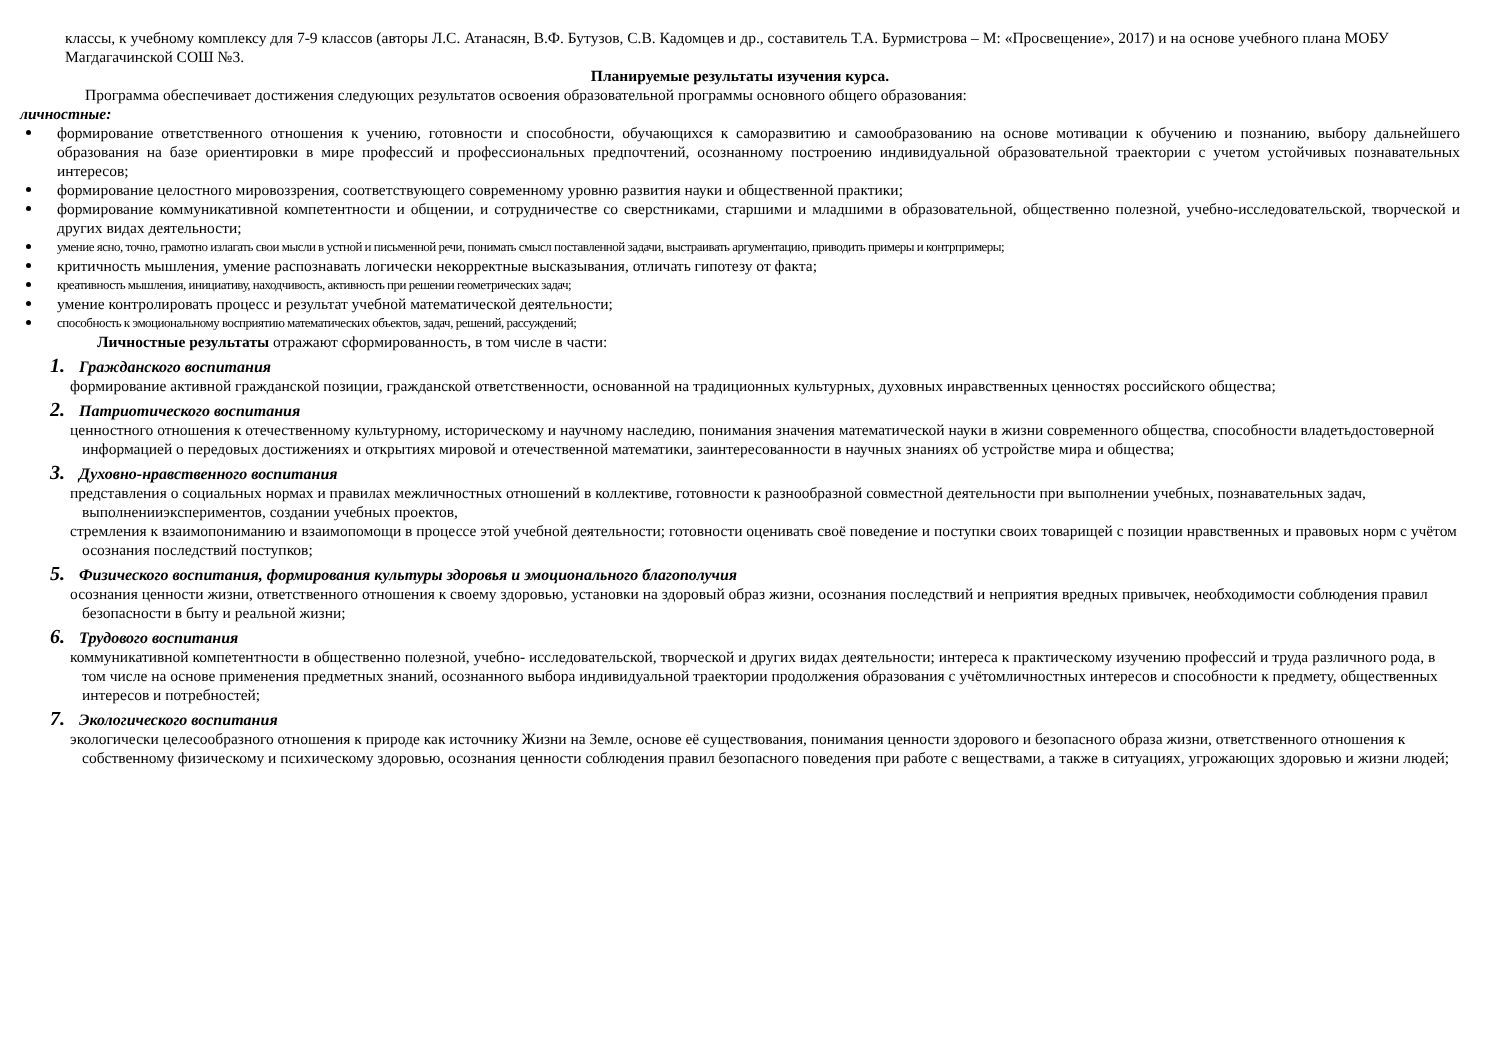классы, к учебному комплексу для 7-9 классов (авторы Л.С. Атанасян, В.Ф. Бутузов, С.В. Кадомцев и др., составитель Т.А. Бурмистрова – М: «Просвещение», 2017) и на основе учебного плана МОБУ Магдагачинской СОШ №3.
Планируемые результаты изучения курса.
Программа обеспечивает достижения следующих результатов освоения образовательной программы основного общего образования:
личностные:
формирование ответственного отношения к учению, готовности и способности, обучающихся к саморазвитию и самообразованию на основе мотивации к обучению и познанию, выбору дальнейшего образования на базе ориентировки в мире профессий и профессиональных предпочтений, осознанному построению индивидуальной образовательной траектории с учетом устойчивых познавательных интересов;
формирование целостного мировоззрения, соответствующего современному уровню развития науки и общественной практики;
формирование коммуникативной компетентности и общении, и сотрудничестве со сверстниками, старшими и младшими в образовательной, общественно полезной, учебно-исследовательской, творческой и других видах деятельности;
умение ясно, точно, грамотно излагать свои мысли в устной и письменной речи, понимать смысл поставленной задачи, выстраивать аргументацию, приводить примеры и контрпримеры;
критичность мышления, умение распознавать логически некорректные высказывания, отличать гипотезу от факта;
креативность мышления, инициативу, находчивость, активность при решении геометрических задач;
умение контролировать процесс и результат учебной математической деятельности;
способность к эмоциональному восприятию математических объектов, задач, решений, рассуждений;
Личностные результаты отражают сформированность, в том числе в части:
1. Гражданского воспитания
формирование активной гражданской позиции, гражданской ответственности, основанной на традиционных культурных, духовных инравственных ценностях российского общества;
2. Патриотического воспитания
ценностного отношения к отечественному культурному, историческому и научному наследию, понимания значения математической науки в жизни современного общества, способности владетьдостоверной информацией о передовых достижениях и открытиях мировой и отечественной математики, заинтересованности в научных знаниях об устройстве мира и общества;
3. Духовно-нравственного воспитания
представления о социальных нормах и правилах межличностных отношений в коллективе, готовности к разнообразной совместной деятельности при выполнении учебных, познавательных задач, выполненииэкспериментов, создании учебных проектов,
стремления к взаимопониманию и взаимопомощи в процессе этой учебной деятельности; готовности оценивать своё поведение и поступки своих товарищей с позиции нравственных и правовых норм с учётом осознания последствий поступков;
5. Физического воспитания, формирования культуры здоровья и эмоционального благополучия
осознания ценности жизни, ответственного отношения к своему здоровью, установки на здоровый образ жизни, осознания последствий и неприятия вредных привычек, необходимости соблюдения правил безопасности в быту и реальной жизни;
6. Трудового воспитания
коммуникативной компетентности в общественно полезной, учебно- исследовательской, творческой и других видах деятельности; интереса к практическому изучению профессий и труда различного рода, в том числе на основе применения предметных знаний, осознанного выбора индивидуальной траектории продолжения образования с учётомличностных интересов и способности к предмету, общественных интересов и потребностей;
7. Экологического воспитания
экологически целесообразного отношения к природе как источнику Жизни на Земле, основе её существования, понимания ценности здорового и безопасного образа жизни, ответственного отношения к собственному физическому и психическому здоровью, осознания ценности соблюдения правил безопасного поведения при работе с веществами, а также в ситуациях, угрожающих здоровью и жизни людей;